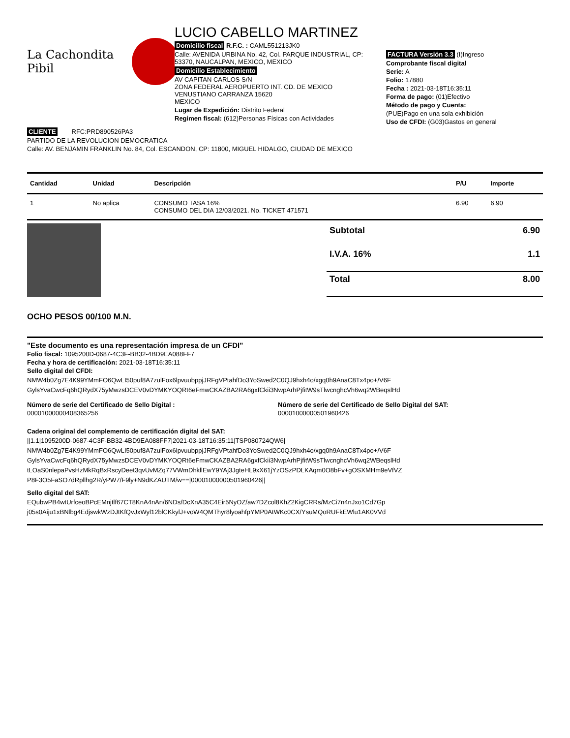La Cachondita Pibil
LUCIO CABELLO MARTINEZ
Domicilio fiscal R.F.C. : CAML551213JK0
Calle: AVENIDA URBINA No. 42, Col. PARQUE INDUSTRIAL, CP: 53370, NAUCALPAN, MEXICO, MEXICO
Domicilio Establecimiento
AV CAPITAN CARLOS S/N
ZONA FEDERAL AEROPUERTO INT. CD. DE MEXICO
VENUSTIANO CARRANZA 15620
MEXICO
Lugar de Expedición: Distrito Federal
Regimen fiscal: (612)Personas Físicas con Actividades
FACTURA Versión 3.3 (I)Ingreso
Comprobante fiscal digital
Serie: A
Folio: 17880
Fecha : 2021-03-18T16:35:11
Forma de pago: (01)Efectivo
Método de pago y Cuenta:
(PUE)Pago en una sola exhibición
Uso de CFDI: (G03)Gastos en general
CLIENTE RFC:PRD890526PA3
PARTIDO DE LA REVOLUCION DEMOCRATICA
Calle: AV. BENJAMIN FRANKLIN No. 84, Col. ESCANDON, CP: 11800, MIGUEL HIDALGO, CIUDAD DE MEXICO
| Cantidad | Unidad | Descripción | P/U | Importe |
| --- | --- | --- | --- | --- |
| 1 | No aplica | CONSUMO TASA 16% CONSUMO DEL DIA 12/03/2021. No. TICKET 471571 | 6.90 | 6.90 |
| Subtotal | 6.90 |
| I.V.A. 16% | 1.1 |
| Total | 8.00 |
OCHO PESOS 00/100 M.N.
"Este documento es una representación impresa de un CFDI"
Folio fiscal: 1095200D-0687-4C3F-BB32-4BD9EA088FF7
Fecha y hora de certificación: 2021-03-18T16:35:11
Sello digital del CFDI:
NMW4b0Zg7E4K99YMmFO6QwLI50puf8A7zulFox6lpvuubppjJRFgVPtahfDo3YoSwed2C0QJ9hxh4o/xgq0h9AnaC8Tx4po+/V6F GylsYvaCwcFq6hQRydX75yMwzsDCEV0vDYMKYOQRt6eFmwCKAZBA2RA6gxfCkii3NwpArhPjfitW9sTlwcnghcVh6wq2WBeqslHd
Número de serie del Certificado de Sello Digital :
00001000000408365256
Número de serie del Certificado de Sello Digital del SAT:
00001000000501960426
Cadena original del complemento de certificación digital del SAT:
||1.1|1095200D-0687-4C3F-BB32-4BD9EA088FF7|2021-03-18T16:35:11|TSP080724QW6| NMW4b0Zg7E4K99YMmFO6QwLI50puf8A7zulFox6lpvuubppjJRFgVPtahfDo3YoSwed2C0QJ9hxh4o/xgq0h9AnaC8Tx4po+/V6F GylsYvaCwcFq6hQRydX75yMwzsDCEV0vDYMKYOQRt6eFmwCKAZBA2RA6gxfCkii3NwpArhPjfitW9sTlwcnghcVh6wq2WBeqslHd tLOaS0nlepaPvsHzMkRqBxRscyDeet3qvUvMZq77VWmDhkllEwY9YAj3JgteHL9xX61jYzOSzPDLKAqm0O8bFv+gOSXMHm9eVfVZ P8F3O5FaSO7dRpllhg2R/yPW7/F9ly+N9dKZAUTM/w==|00001000000501960426||
Sello digital del SAT:
EQubwPB4wtUrfceoBPcEMnjtlf67CT8KnA4nAn/6NDs/DcXnA35C4Eir5NyOZ/aw7DZcol8KhZ2KigCRRs/MzCi7n4nJxo1Cd7Gp j05s0Aiju1xBNlbg4EdjswkWzDJtKfQvJxWyl12blCKkylJ+voW4QMThyr8lyoahfpYMP0AtWKc0CX/YsuMQoRUFkEWlu1AK0VVd